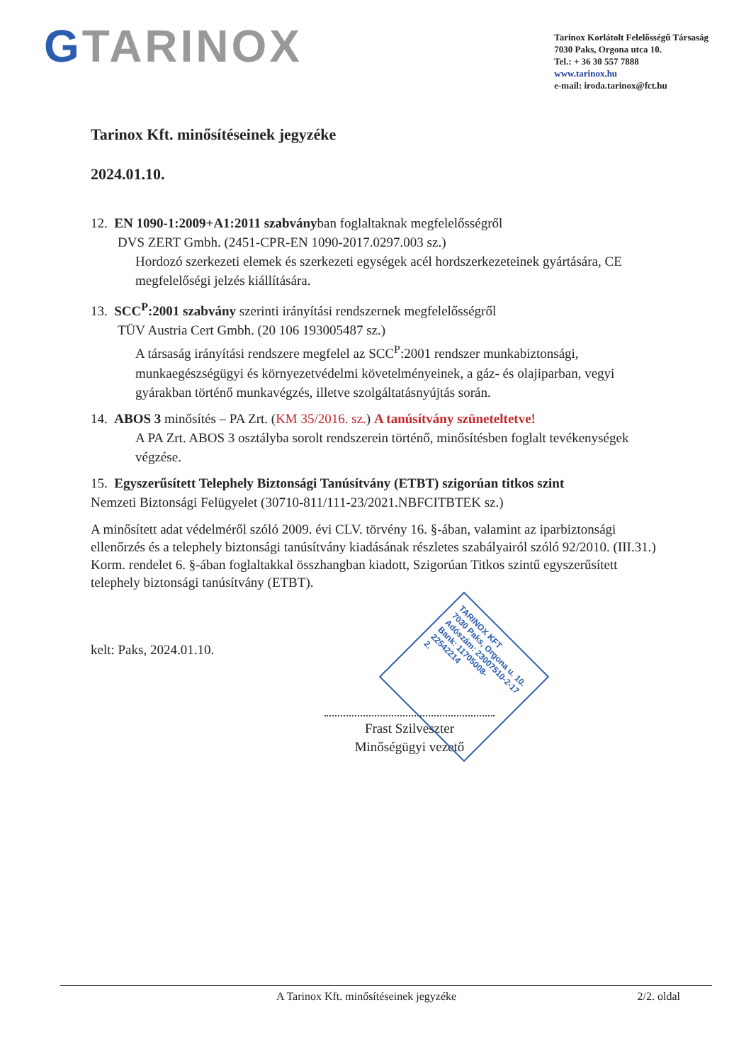GTARINOX
Tarinox Korlátolt Felelősségű Társaság
7030 Paks, Orgona utca 10.
Tel.: + 36 30 557 7888
www.tarinox.hu
e-mail: iroda.tarinox@fct.hu
Tarinox Kft. minősítéseinek jegyzéke
2024.01.10.
12. EN 1090-1:2009+A1:2011 szabványban foglaltaknak megfelelősségről
DVS ZERT Gmbh. (2451-CPR-EN 1090-2017.0297.003 sz.)
Hordozó szerkezeti elemek és szerkezeti egységek acél hordszerkezeteinek gyártására, CE megfelelőségi jelzés kiállítására.
13. SCC<sup>P</sup>:2001 szabvány szerinti irányítási rendszernek megfelelősségről
TÜV Austria Cert Gmbh. (20 106 193005487 sz.)
A társaság irányítási rendszere megfelel az SCC<sup>P</sup>:2001 rendszer munkabiztonsági, munkaegészségügyi és környezetvédelmi követelményeinek, a gáz- és olajiparban, vegyi gyárakban történő munkavégzés, illetve szolgáltatásnyújtás során.
14. ABOS 3 minősítés – PA Zrt. (KM 35/2016. sz.) A tanúsítvány szüneteltetve!
A PA Zrt. ABOS 3 osztályba sorolt rendszerein történő, minősítésben foglalt tevékenységek végzése.
15. Egyszerűsített Telephely Biztonsági Tanúsítvány (ETBT) szigorúan titkos szint
Nemzeti Biztonsági Felügyelet (30710-811/111-23/2021.NBFCITBTEK sz.)
A minősített adat védelméről szóló 2009. évi CLV. törvény 16. §-ában, valamint az iparbiztonsági ellenőrzés és a telephely biztonsági tanúsítvány kiadásának részletes szabályairól szóló 92/2010. (III.31.) Korm. rendelet 6. §-ában foglaltakkal összhangban kiadott, Szigorúan Titkos szintű egyszerűsített telephely biztonsági tanúsítvány (ETBT).
kelt: Paks, 2024.01.10.
Frast Szilveszter
Minőségügyi vezető
TARINOX KFT
7030 Paks, Orgona u. 10.
Adószám: 23007510-2-17
Bank: 11705008-22542214
2.
A Tarinox Kft. minősítéseinek jegyzéke 2/2. oldal